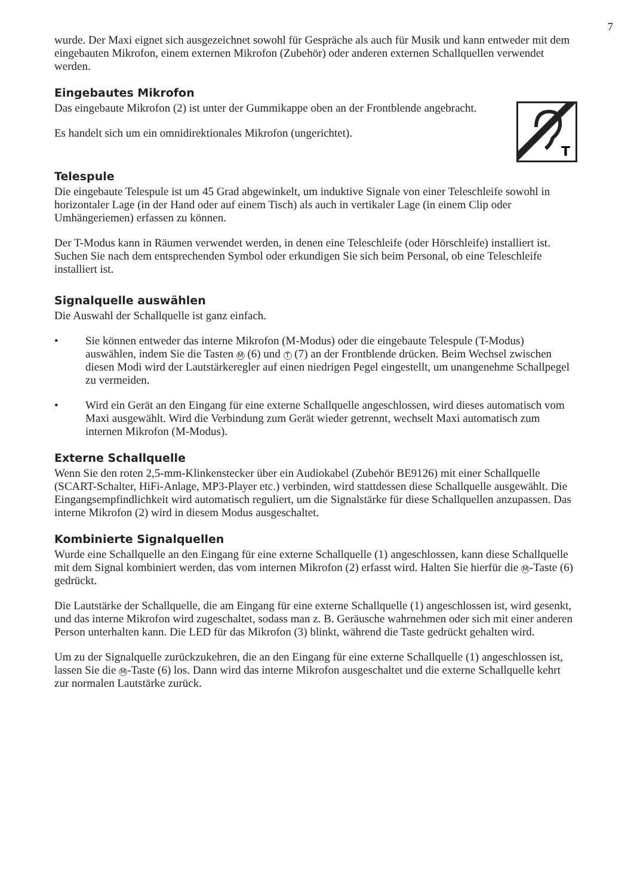7
wurde. Der Maxi eignet sich ausgezeichnet sowohl für Gespräche als auch für Musik und kann entweder mit dem eingebauten Mikrofon, einem externen Mikrofon (Zubehör) oder anderen externen Schallquellen verwendet werden.
Eingebautes Mikrofon
T
Das eingebaute Mikrofon (2) ist unter der Gummikappe oben an der Frontblende angebracht.
Es handelt sich um ein omnidirektionales Mikrofon (ungerichtet).
Telespule
Die eingebaute Telespule ist um 45 Grad abgewinkelt, um induktive Signale von einer Teleschleife sowohl in horizontaler Lage (in der Hand oder auf einem Tisch) als auch in vertikaler Lage (in einem Clip oder Umhängeriemen) erfassen zu können.
Der T-Modus kann in Räumen verwendet werden, in denen eine Teleschleife (oder Hörschleife) installiert ist. Suchen Sie nach dem entsprechenden Symbol oder erkundigen Sie sich beim Personal, ob eine Teleschleife installiert ist.
Signalquelle auswählen
Die Auswahl der Schallquelle ist ganz einfach.
• Sie können entweder das interne Mikrofon (M-Modus) oder die eingebaute Telespule (T-Modus) auswählen, indem Sie die Tasten M (6) und T (7) an der Frontblende drücken. Beim Wechsel zwischen diesen Modi wird der Lautstärkeregler auf einen niedrigen Pegel eingestellt, um unangenehme Schallpegel zu vermeiden.
• Wird ein Gerät an den Eingang für eine externe Schallquelle angeschlossen, wird dieses automatisch vom Maxi ausgewählt. Wird die Verbindung zum Gerät wieder getrennt, wechselt Maxi automatisch zum internen Mikrofon (M-Modus).
Externe Schallquelle
Wenn Sie den roten 2,5-mm-Klinkenstecker über ein Audiokabel (Zubehör BE9126) mit einer Schallquelle (SCART-Schalter, HiFi-Anlage, MP3-Player etc.) verbinden, wird stattdessen diese Schallquelle ausgewählt. Die Eingangsempfindlichkeit wird automatisch reguliert, um die Signalstärke für diese Schallquellen anzupassen. Das interne Mikrofon (2) wird in diesem Modus ausgeschaltet.
Kombinierte Signalquellen
Wurde eine Schallquelle an den Eingang für eine externe Schallquelle (1) angeschlossen, kann diese Schallquelle mit dem Signal kombiniert werden, das vom internen Mikrofon (2) erfasst wird. Halten Sie hierfür die M -Taste (6) gedrückt.
Die Lautstärke der Schallquelle, die am Eingang für eine externe Schallquelle (1) angeschlossen ist, wird gesenkt, und das interne Mikrofon wird zugeschaltet, sodass man z. B. Geräusche wahrnehmen oder sich mit einer anderen Person unterhalten kann. Die LED für das Mikrofon (3) blinkt, während die Taste gedrückt gehalten wird.
Um zu der Signalquelle zurückzukehren, die an den Eingang für eine externe Schallquelle (1) angeschlossen ist, lassen Sie die M -Taste (6) los. Dann wird das interne Mikrofon ausgeschaltet und die externe Schallquelle kehrt zur normalen Lautstärke zurück.